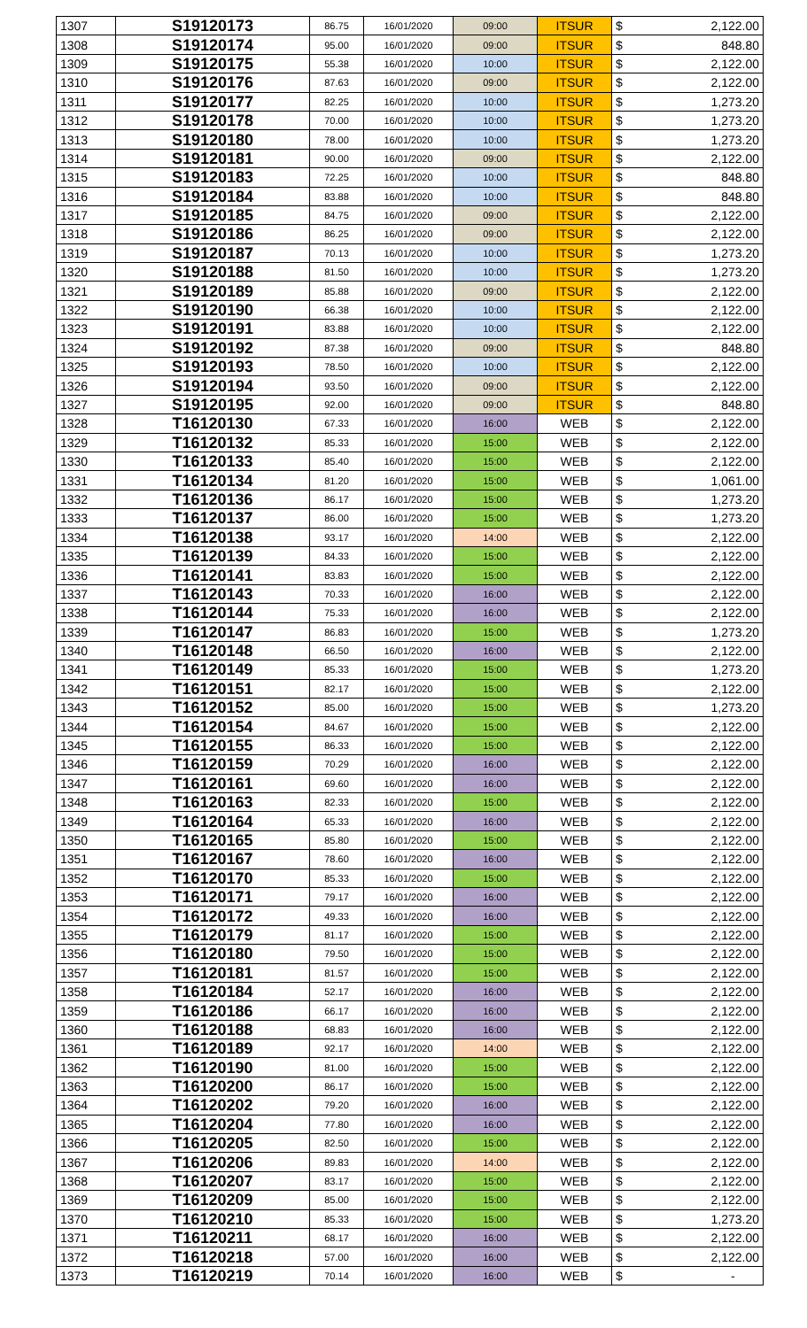| 1307 | S19120173 | 86.75 | 16/01/2020 | 09:00 | ITSUR | $ | 2,122.00 |
| 1308 | S19120174 | 95.00 | 16/01/2020 | 09:00 | ITSUR | $ | 848.80 |
| 1309 | S19120175 | 55.38 | 16/01/2020 | 10:00 | ITSUR | $ | 2,122.00 |
| 1310 | S19120176 | 87.63 | 16/01/2020 | 09:00 | ITSUR | $ | 2,122.00 |
| 1311 | S19120177 | 82.25 | 16/01/2020 | 10:00 | ITSUR | $ | 1,273.20 |
| 1312 | S19120178 | 70.00 | 16/01/2020 | 10:00 | ITSUR | $ | 1,273.20 |
| 1313 | S19120180 | 78.00 | 16/01/2020 | 10:00 | ITSUR | $ | 1,273.20 |
| 1314 | S19120181 | 90.00 | 16/01/2020 | 09:00 | ITSUR | $ | 2,122.00 |
| 1315 | S19120183 | 72.25 | 16/01/2020 | 10:00 | ITSUR | $ | 848.80 |
| 1316 | S19120184 | 83.88 | 16/01/2020 | 10:00 | ITSUR | $ | 848.80 |
| 1317 | S19120185 | 84.75 | 16/01/2020 | 09:00 | ITSUR | $ | 2,122.00 |
| 1318 | S19120186 | 86.25 | 16/01/2020 | 09:00 | ITSUR | $ | 2,122.00 |
| 1319 | S19120187 | 70.13 | 16/01/2020 | 10:00 | ITSUR | $ | 1,273.20 |
| 1320 | S19120188 | 81.50 | 16/01/2020 | 10:00 | ITSUR | $ | 1,273.20 |
| 1321 | S19120189 | 85.88 | 16/01/2020 | 09:00 | ITSUR | $ | 2,122.00 |
| 1322 | S19120190 | 66.38 | 16/01/2020 | 10:00 | ITSUR | $ | 2,122.00 |
| 1323 | S19120191 | 83.88 | 16/01/2020 | 10:00 | ITSUR | $ | 2,122.00 |
| 1324 | S19120192 | 87.38 | 16/01/2020 | 09:00 | ITSUR | $ | 848.80 |
| 1325 | S19120193 | 78.50 | 16/01/2020 | 10:00 | ITSUR | $ | 2,122.00 |
| 1326 | S19120194 | 93.50 | 16/01/2020 | 09:00 | ITSUR | $ | 2,122.00 |
| 1327 | S19120195 | 92.00 | 16/01/2020 | 09:00 | ITSUR | $ | 848.80 |
| 1328 | T16120130 | 67.33 | 16/01/2020 | 16:00 | WEB | $ | 2,122.00 |
| 1329 | T16120132 | 85.33 | 16/01/2020 | 15:00 | WEB | $ | 2,122.00 |
| 1330 | T16120133 | 85.40 | 16/01/2020 | 15:00 | WEB | $ | 2,122.00 |
| 1331 | T16120134 | 81.20 | 16/01/2020 | 15:00 | WEB | $ | 1,061.00 |
| 1332 | T16120136 | 86.17 | 16/01/2020 | 15:00 | WEB | $ | 1,273.20 |
| 1333 | T16120137 | 86.00 | 16/01/2020 | 15:00 | WEB | $ | 1,273.20 |
| 1334 | T16120138 | 93.17 | 16/01/2020 | 14:00 | WEB | $ | 2,122.00 |
| 1335 | T16120139 | 84.33 | 16/01/2020 | 15:00 | WEB | $ | 2,122.00 |
| 1336 | T16120141 | 83.83 | 16/01/2020 | 15:00 | WEB | $ | 2,122.00 |
| 1337 | T16120143 | 70.33 | 16/01/2020 | 16:00 | WEB | $ | 2,122.00 |
| 1338 | T16120144 | 75.33 | 16/01/2020 | 16:00 | WEB | $ | 2,122.00 |
| 1339 | T16120147 | 86.83 | 16/01/2020 | 15:00 | WEB | $ | 1,273.20 |
| 1340 | T16120148 | 66.50 | 16/01/2020 | 16:00 | WEB | $ | 2,122.00 |
| 1341 | T16120149 | 85.33 | 16/01/2020 | 15:00 | WEB | $ | 1,273.20 |
| 1342 | T16120151 | 82.17 | 16/01/2020 | 15:00 | WEB | $ | 2,122.00 |
| 1343 | T16120152 | 85.00 | 16/01/2020 | 15:00 | WEB | $ | 1,273.20 |
| 1344 | T16120154 | 84.67 | 16/01/2020 | 15:00 | WEB | $ | 2,122.00 |
| 1345 | T16120155 | 86.33 | 16/01/2020 | 15:00 | WEB | $ | 2,122.00 |
| 1346 | T16120159 | 70.29 | 16/01/2020 | 16:00 | WEB | $ | 2,122.00 |
| 1347 | T16120161 | 69.60 | 16/01/2020 | 16:00 | WEB | $ | 2,122.00 |
| 1348 | T16120163 | 82.33 | 16/01/2020 | 15:00 | WEB | $ | 2,122.00 |
| 1349 | T16120164 | 65.33 | 16/01/2020 | 16:00 | WEB | $ | 2,122.00 |
| 1350 | T16120165 | 85.80 | 16/01/2020 | 15:00 | WEB | $ | 2,122.00 |
| 1351 | T16120167 | 78.60 | 16/01/2020 | 16:00 | WEB | $ | 2,122.00 |
| 1352 | T16120170 | 85.33 | 16/01/2020 | 15:00 | WEB | $ | 2,122.00 |
| 1353 | T16120171 | 79.17 | 16/01/2020 | 16:00 | WEB | $ | 2,122.00 |
| 1354 | T16120172 | 49.33 | 16/01/2020 | 16:00 | WEB | $ | 2,122.00 |
| 1355 | T16120179 | 81.17 | 16/01/2020 | 15:00 | WEB | $ | 2,122.00 |
| 1356 | T16120180 | 79.50 | 16/01/2020 | 15:00 | WEB | $ | 2,122.00 |
| 1357 | T16120181 | 81.57 | 16/01/2020 | 15:00 | WEB | $ | 2,122.00 |
| 1358 | T16120184 | 52.17 | 16/01/2020 | 16:00 | WEB | $ | 2,122.00 |
| 1359 | T16120186 | 66.17 | 16/01/2020 | 16:00 | WEB | $ | 2,122.00 |
| 1360 | T16120188 | 68.83 | 16/01/2020 | 16:00 | WEB | $ | 2,122.00 |
| 1361 | T16120189 | 92.17 | 16/01/2020 | 14:00 | WEB | $ | 2,122.00 |
| 1362 | T16120190 | 81.00 | 16/01/2020 | 15:00 | WEB | $ | 2,122.00 |
| 1363 | T16120200 | 86.17 | 16/01/2020 | 15:00 | WEB | $ | 2,122.00 |
| 1364 | T16120202 | 79.20 | 16/01/2020 | 16:00 | WEB | $ | 2,122.00 |
| 1365 | T16120204 | 77.80 | 16/01/2020 | 16:00 | WEB | $ | 2,122.00 |
| 1366 | T16120205 | 82.50 | 16/01/2020 | 15:00 | WEB | $ | 2,122.00 |
| 1367 | T16120206 | 89.83 | 16/01/2020 | 14:00 | WEB | $ | 2,122.00 |
| 1368 | T16120207 | 83.17 | 16/01/2020 | 15:00 | WEB | $ | 2,122.00 |
| 1369 | T16120209 | 85.00 | 16/01/2020 | 15:00 | WEB | $ | 2,122.00 |
| 1370 | T16120210 | 85.33 | 16/01/2020 | 15:00 | WEB | $ | 1,273.20 |
| 1371 | T16120211 | 68.17 | 16/01/2020 | 16:00 | WEB | $ | 2,122.00 |
| 1372 | T16120218 | 57.00 | 16/01/2020 | 16:00 | WEB | $ | 2,122.00 |
| 1373 | T16120219 | 70.14 | 16/01/2020 | 16:00 | WEB | $ | - |